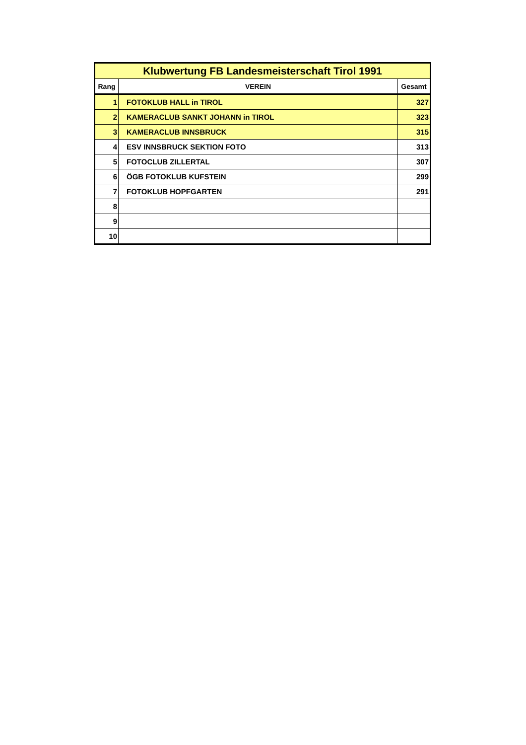| Klubwertung FB Landesmeisterschaft Tirol 1991 | | |
| --- | --- | --- |
| Rang | VEREIN | Gesamt |
| 1 | FOTOKLUB HALL in TIROL | 327 |
| 2 | KAMERACLUB SANKT JOHANN in TIROL | 323 |
| 3 | KAMERACLUB INNSBRUCK | 315 |
| 4 | ESV INNSBRUCK SEKTION FOTO | 313 |
| 5 | FOTOCLUB ZILLERTAL | 307 |
| 6 | ÖGB FOTOKLUB KUFSTEIN | 299 |
| 7 | FOTOKLUB HOPFGARTEN | 291 |
| 8 | | |
| 9 | | |
| 10 | | |